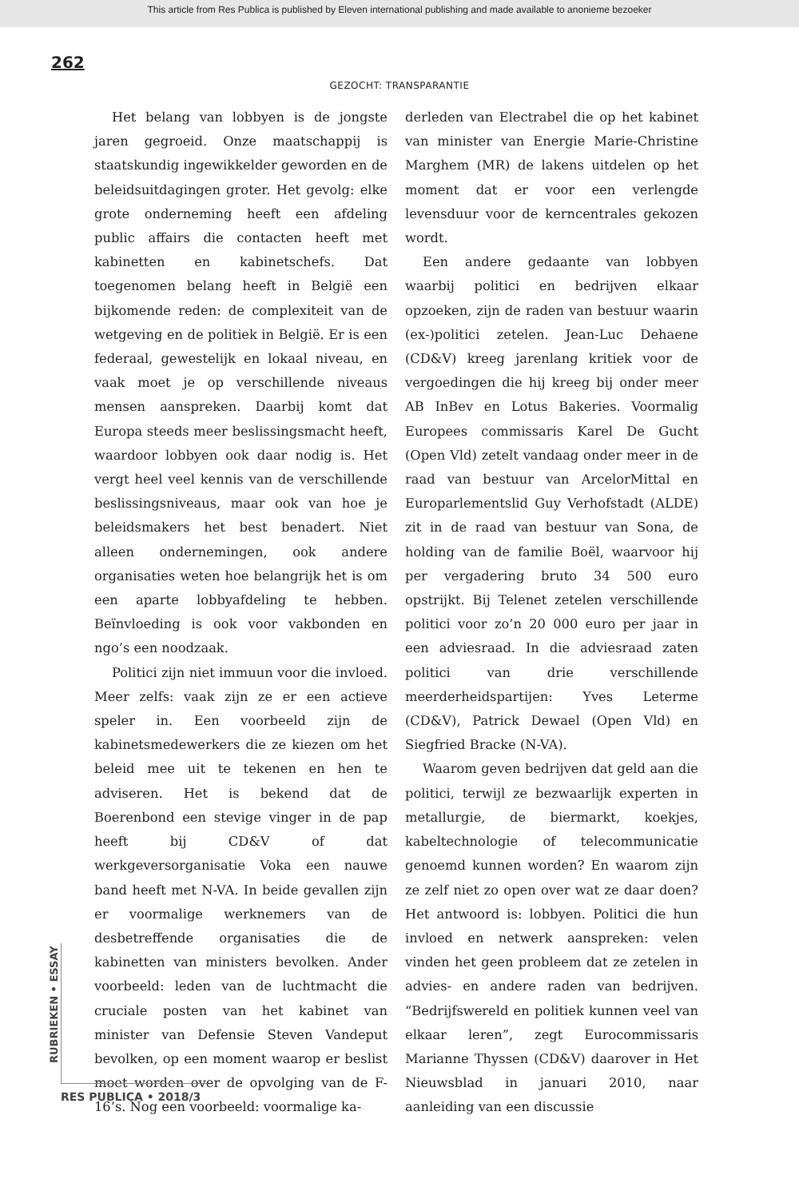This article from Res Publica is published by Eleven international publishing and made available to anonieme bezoeker
262
GEZOCHT: TRANSPARANTIE
Het belang van lobbyen is de jongste jaren gegroeid. Onze maatschappij is staatskundig ingewikkelder geworden en de beleidsuitdagingen groter. Het gevolg: elke grote onderneming heeft een afdeling public affairs die contacten heeft met kabinetten en kabinetschefs. Dat toegenomen belang heeft in België een bijkomende reden: de complexiteit van de wetgeving en de politiek in België. Er is een federaal, gewestelijk en lokaal niveau, en vaak moet je op verschillende niveaus mensen aanspreken. Daarbij komt dat Europa steeds meer beslissingsmacht heeft, waardoor lobbyen ook daar nodig is. Het vergt heel veel kennis van de verschillende beslissingsniveaus, maar ook van hoe je beleidsmakers het best benadert. Niet alleen ondernemingen, ook andere organisaties weten hoe belangrijk het is om een aparte lobbyafdeling te hebben. Beïnvloeding is ook voor vakbonden en ngo’s een noodzaak.
Politici zijn niet immuun voor die invloed. Meer zelfs: vaak zijn ze er een actieve speler in. Een voorbeeld zijn de kabinetsmedewerkers die ze kiezen om het beleid mee uit te tekenen en hen te adviseren. Het is bekend dat de Boerenbond een stevige vinger in de pap heeft bij CD&V of dat werkgeversorganisatie Voka een nauwe band heeft met N-VA. In beide gevallen zijn er voormalige werknemers van de desbetreffende organisaties die de kabinetten van ministers bevolken. Ander voorbeeld: leden van de luchtmacht die cruciale posten van het kabinet van minister van Defensie Steven Vandeput bevolken, op een moment waarop er beslist moet worden over de opvolging van de F-16’s. Nog een voorbeeld: voormalige ka-
derleden van Electrabel die op het kabinet van minister van Energie Marie-Christine Marghem (MR) de lakens uitdelen op het moment dat er voor een verlengde levensduur voor de kerncentrales gekozen wordt.
Een andere gedaante van lobbyen waarbij politici en bedrijven elkaar opzoeken, zijn de raden van bestuur waarin (ex-)politici zetelen. Jean-Luc Dehaene (CD&V) kreeg jarenlang kritiek voor de vergoedingen die hij kreeg bij onder meer AB InBev en Lotus Bakeries. Voormalig Europees commissaris Karel De Gucht (Open Vld) zetelt vandaag onder meer in de raad van bestuur van ArcelorMittal en Europarlementslid Guy Verhofstadt (ALDE) zit in de raad van bestuur van Sona, de holding van de familie Boël, waarvoor hij per vergadering bruto 34 500 euro opstrijkt. Bij Telenet zetelen verschillende politici voor zo’n 20 000 euro per jaar in een adviesraad. In die adviesraad zaten politici van drie verschillende meerderheidspartijen: Yves Leterme (CD&V), Patrick Dewael (Open Vld) en Siegfried Bracke (N-VA).
Waarom geven bedrijven dat geld aan die politici, terwijl ze bezwaarlijk experten in metallurgie, de biermarkt, koekjes, kabeltechnologie of telecommunicatie genoemd kunnen worden? En waarom zijn ze zelf niet zo open over wat ze daar doen? Het antwoord is: lobbyen. Politici die hun invloed en netwerk aanspreken: velen vinden het geen probleem dat ze zetelen in advies- en andere raden van bedrijven. “Bedrijfswereld en politiek kunnen veel van elkaar leren”, zegt Eurocommissaris Marianne Thyssen (CD&V) daarover in Het Nieuwsblad in januari 2010, naar aanleiding van een discussie
RUBRIEKEN • ESSAY
RES PUBLICA • 2018/3